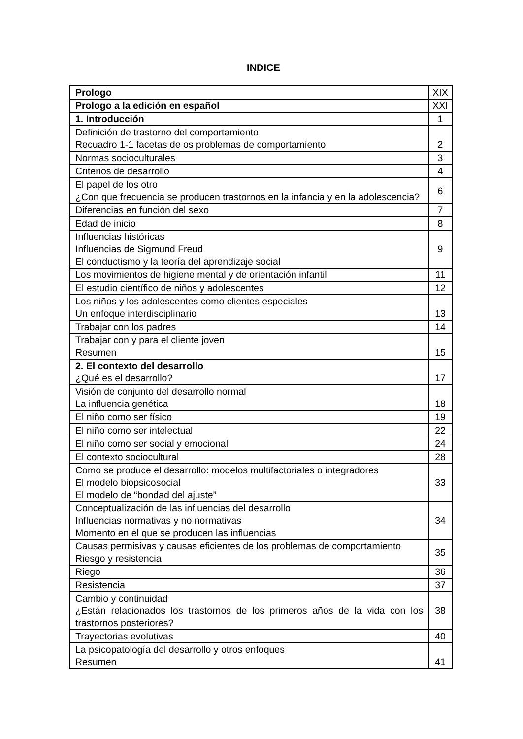INDICE
| Prologo | XIX |
| Prologo a la edición en español | XXI |
| 1. Introducción | 1 |
| Definición de trastorno del comportamiento Recuadro 1-1 facetas de os problemas de comportamiento | 2 |
| Normas socioculturales | 3 |
| Criterios de desarrollo | 4 |
| El papel de los otro ¿Con que frecuencia se producen trastornos en la infancia y en la adolescencia? | 6 |
| Diferencias en función del sexo | 7 |
| Edad de inicio | 8 |
| Influencias históricas Influencias de Sigmund Freud El conductismo y la teoría del aprendizaje social | 9 |
| Los movimientos de higiene mental y de orientación infantil | 11 |
| El estudio científico de niños y adolescentes | 12 |
| Los niños y los adolescentes como clientes especiales Un enfoque interdisciplinario | 13 |
| Trabajar con los padres | 14 |
| Trabajar con y para el cliente joven Resumen | 15 |
| 2. El contexto del desarrollo ¿Qué es el desarrollo? | 17 |
| Visión de conjunto del desarrollo normal La influencia genética | 18 |
| El niño como ser físico | 19 |
| El niño como ser intelectual | 22 |
| El niño como ser social y emocional | 24 |
| El contexto sociocultural | 28 |
| Como se produce el desarrollo: modelos multifactoriales o integradores El modelo biopsicosocial El modelo de “bondad del ajuste” | 33 |
| Conceptualización de las influencias del desarrollo Influencias normativas y no normativas Momento en el que se producen las influencias | 34 |
| Causas permisivas y causas eficientes de los problemas de comportamiento Riesgo y resistencia | 35 |
| Riego | 36 |
| Resistencia | 37 |
| Cambio y continuidad ¿Están relacionados los trastornos de los primeros años de la vida con los trastornos posteriores? | 38 |
| Trayectorias evolutivas | 40 |
| La psicopatología del desarrollo y otros enfoques Resumen | 41 |